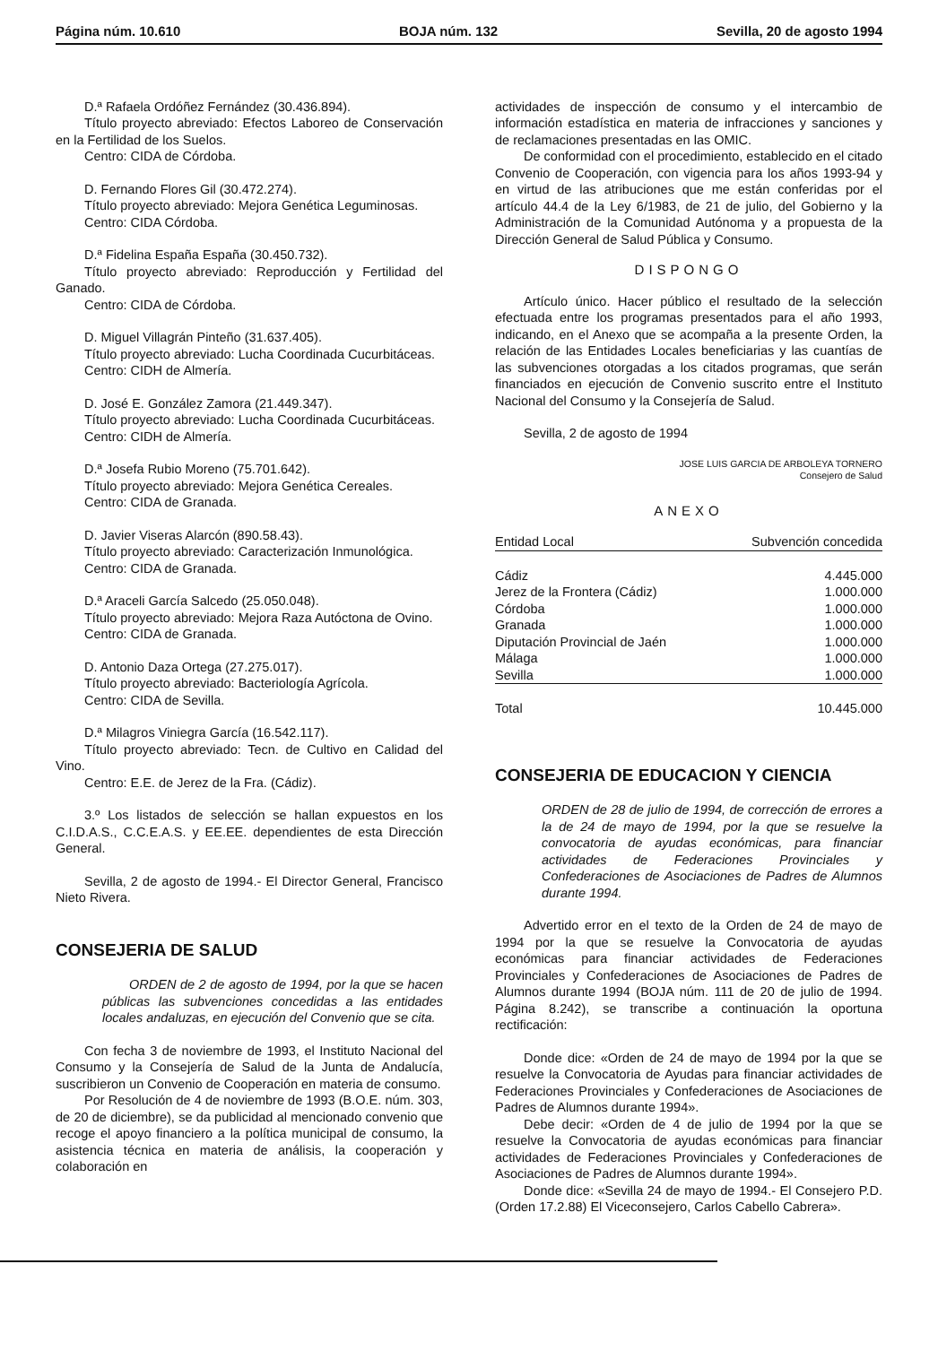Página núm. 10.610 BOJA núm. 132 Sevilla, 20 de agosto 1994
D.ª Rafaela Ordóñez Fernández (30.436.894).
Título proyecto abreviado: Efectos Laboreo de Conservación en la Fertilidad de los Suelos.
Centro: CIDA de Córdoba.
D. Fernando Flores Gil (30.472.274).
Título proyecto abreviado: Mejora Genética Leguminosas.
Centro: CIDA Córdoba.
D.ª Fidelina España España (30.450.732).
Título proyecto abreviado: Reproducción y Fertilidad del Ganado.
Centro: CIDA de Córdoba.
D. Miguel Villagrán Pinteño (31.637.405).
Título proyecto abreviado: Lucha Coordinada Cucurbitáceas.
Centro: CIDH de Almería.
D. José E. González Zamora (21.449.347).
Título proyecto abreviado: Lucha Coordinada Cucurbitáceas.
Centro: CIDH de Almería.
D.ª Josefa Rubio Moreno (75.701.642).
Título proyecto abreviado: Mejora Genética Cereales.
Centro: CIDA de Granada.
D. Javier Viseras Alarcón (890.58.43).
Título proyecto abreviado: Caracterización Inmunológica.
Centro: CIDA de Granada.
D.ª Araceli García Salcedo (25.050.048).
Título proyecto abreviado: Mejora Raza Autóctona de Ovino.
Centro: CIDA de Granada.
D. Antonio Daza Ortega (27.275.017).
Título proyecto abreviado: Bacteriología Agrícola.
Centro: CIDA de Sevilla.
D.ª Milagros Viniegra García (16.542.117).
Título proyecto abreviado: Tecn. de Cultivo en Calidad del Vino.
Centro: E.E. de Jerez de la Fra. (Cádiz).
3.º Los listados de selección se hallan expuestos en los C.I.D.A.S., C.C.E.A.S. y EE.EE. dependientes de esta Dirección General.
Sevilla, 2 de agosto de 1994.- El Director General, Francisco Nieto Rivera.
CONSEJERIA DE SALUD
ORDEN de 2 de agosto de 1994, por la que se hacen públicas las subvenciones concedidas a las entidades locales andaluzas, en ejecución del Convenio que se cita.
Con fecha 3 de noviembre de 1993, el Instituto Nacional del Consumo y la Consejería de Salud de la Junta de Andalucía, suscribieron un Convenio de Cooperación en materia de consumo.
Por Resolución de 4 de noviembre de 1993 (B.O.E. núm. 303, de 20 de diciembre), se da publicidad al mencionado convenio que recoge el apoyo financiero a la política municipal de consumo, la asistencia técnica en materia de análisis, la cooperación y colaboración en
actividades de inspección de consumo y el intercambio de información estadística en materia de infracciones y sanciones y de reclamaciones presentadas en las OMIC.
De conformidad con el procedimiento, establecido en el citado Convenio de Cooperación, con vigencia para los años 1993-94 y en virtud de las atribuciones que me están conferidas por el artículo 44.4 de la Ley 6/1983, de 21 de julio, del Gobierno y la Administración de la Comunidad Autónoma y a propuesta de la Dirección General de Salud Pública y Consumo.
DISPONGO
Artículo único. Hacer público el resultado de la selección efectuada entre los programas presentados para el año 1993, indicando, en el Anexo que se acompaña a la presente Orden, la relación de las Entidades Locales beneficiarias y las cuantías de las subvenciones otorgadas a los citados programas, que serán financiados en ejecución de Convenio suscrito entre el Instituto Nacional del Consumo y la Consejería de Salud.
Sevilla, 2 de agosto de 1994
JOSE LUIS GARCIA DE ARBOLEYA TORNERO
Consejero de Salud
ANEXO
| Entidad Local | Subvención concedida |
| --- | --- |
| Cádiz | 4.445.000 |
| Jerez de la Frontera (Cádiz) | 1.000.000 |
| Córdoba | 1.000.000 |
| Granada | 1.000.000 |
| Diputación Provincial de Jaén | 1.000.000 |
| Málaga | 1.000.000 |
| Sevilla | 1.000.000 |
| Total | 10.445.000 |
CONSEJERIA DE EDUCACION Y CIENCIA
ORDEN de 28 de julio de 1994, de corrección de errores a la de 24 de mayo de 1994, por la que se resuelve la convocatoria de ayudas económicas, para financiar actividades de Federaciones Provinciales y Confederaciones de Asociaciones de Padres de Alumnos durante 1994.
Advertido error en el texto de la Orden de 24 de mayo de 1994 por la que se resuelve la Convocatoria de ayudas económicas para financiar actividades de Federaciones Provinciales y Confederaciones de Asociaciones de Padres de Alumnos durante 1994 (BOJA núm. 111 de 20 de julio de 1994. Página 8.242), se transcribe a continuación la oportuna rectificación:
Donde dice: «Orden de 24 de mayo de 1994 por la que se resuelve la Convocatoria de Ayudas para financiar actividades de Federaciones Provinciales y Confederaciones de Asociaciones de Padres de Alumnos durante 1994».
Debe decir: «Orden de 4 de julio de 1994 por la que se resuelve la Convocatoria de ayudas económicas para financiar actividades de Federaciones Provinciales y Confederaciones de Asociaciones de Padres de Alumnos durante 1994».
Donde dice: «Sevilla 24 de mayo de 1994.- El Consejero P.D. (Orden 17.2.88) El Viceconsejero, Carlos Cabello Cabrera».